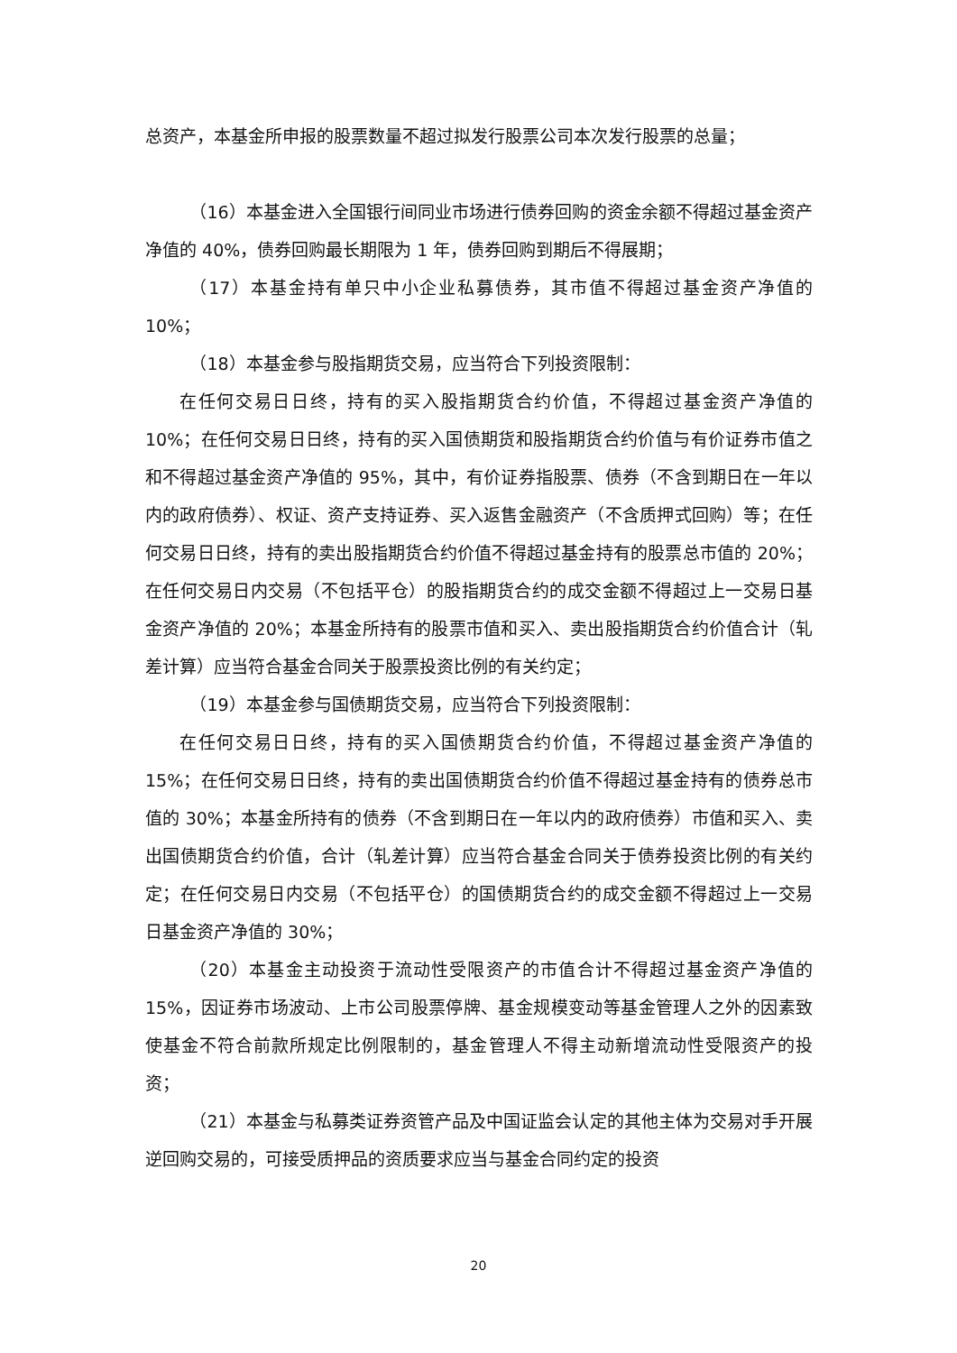总资产，本基金所申报的股票数量不超过拟发行股票公司本次发行股票的总量；
（16）本基金进入全国银行间同业市场进行债券回购的资金余额不得超过基金资产净值的 40%，债券回购最长期限为 1 年，债券回购到期后不得展期；
（17）本基金持有单只中小企业私募债券，其市值不得超过基金资产净值的 10%；
（18）本基金参与股指期货交易，应当符合下列投资限制：
在任何交易日日终，持有的买入股指期货合约价值，不得超过基金资产净值的 10%；在任何交易日日终，持有的买入国债期货和股指期货合约价值与有价证券市值之和不得超过基金资产净值的 95%，其中，有价证券指股票、债券（不含到期日在一年以内的政府债券）、权证、资产支持证券、买入返售金融资产（不含质押式回购）等；在任何交易日日终，持有的卖出股指期货合约价值不得超过基金持有的股票总市值的 20%；在任何交易日内交易（不包括平仓）的股指期货合约的成交金额不得超过上一交易日基金资产净值的 20%；本基金所持有的股票市值和买入、卖出股指期货合约价值合计（轧差计算）应当符合基金合同关于股票投资比例的有关约定；
（19）本基金参与国债期货交易，应当符合下列投资限制：
在任何交易日日终，持有的买入国债期货合约价值，不得超过基金资产净值的 15%；在任何交易日日终，持有的卖出国债期货合约价值不得超过基金持有的债券总市值的 30%；本基金所持有的债券（不含到期日在一年以内的政府债券）市值和买入、卖出国债期货合约价值，合计（轧差计算）应当符合基金合同关于债券投资比例的有关约定；在任何交易日内交易（不包括平仓）的国债期货合约的成交金额不得超过上一交易日基金资产净值的 30%；
（20）本基金主动投资于流动性受限资产的市值合计不得超过基金资产净值的 15%，因证券市场波动、上市公司股票停牌、基金规模变动等基金管理人之外的因素致使基金不符合前款所规定比例限制的，基金管理人不得主动新增流动性受限资产的投资；
（21）本基金与私募类证券资管产品及中国证监会认定的其他主体为交易对手开展逆回购交易的，可接受质押品的资质要求应当与基金合同约定的投资
20